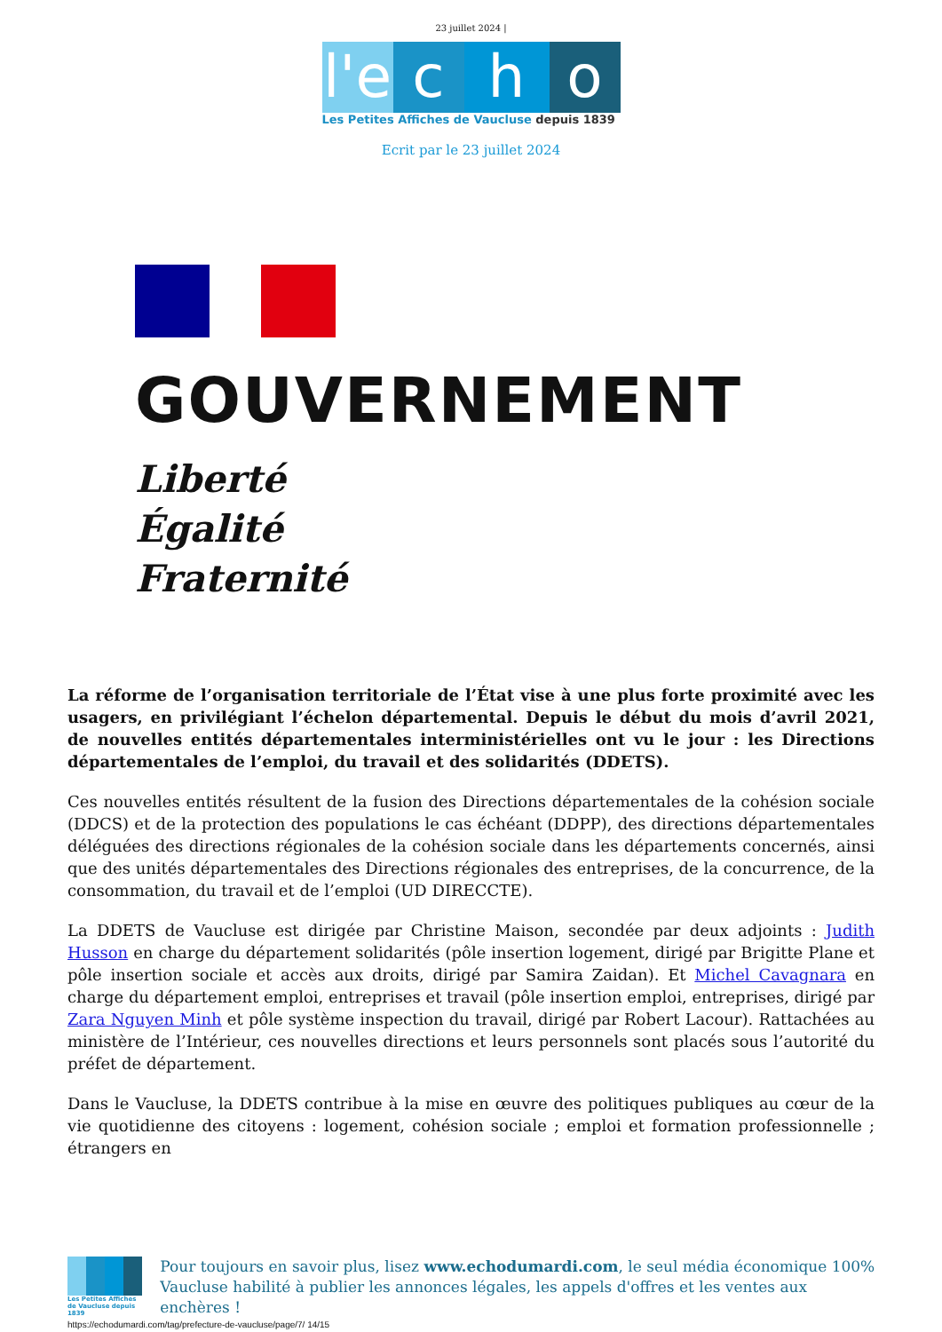23 juillet 2024 |
l'e
c h o
Les Petites Affiches de Vaucluse depuis 1839
Ecrit par le 23 juillet 2024
GOUVERNEMENT
Liberté
Égalité
Fraternité
La réforme de l’organisation territoriale de l’État vise à une plus forte proximité avec les usagers, en privilégiant l’échelon départemental. Depuis le début du mois d’avril 2021, de nouvelles entités départementales interministérielles ont vu le jour : les Directions départementales de l’emploi, du travail et des solidarités (DDETS).
Ces nouvelles entités résultent de la fusion des Directions départementales de la cohésion sociale (DDCS) et de la protection des populations le cas échéant (DDPP), des directions départementales déléguées des directions régionales de la cohésion sociale dans les départements concernés, ainsi que des unités départementales des Directions régionales des entreprises, de la concurrence, de la consommation, du travail et de l’emploi (UD DIRECCTE).
La DDETS de Vaucluse est dirigée par Christine Maison, secondée par deux adjoints : Judith Husson en charge du département solidarités (pôle insertion logement, dirigé par Brigitte Plane et pôle insertion sociale et accès aux droits, dirigé par Samira Zaidan). Et Michel Cavagnara en charge du département emploi, entreprises et travail (pôle insertion emploi, entreprises, dirigé par Zara Nguyen Minh et pôle système inspection du travail, dirigé par Robert Lacour). Rattachées au ministère de l’Intérieur, ces nouvelles directions et leurs personnels sont placés sous l’autorité du préfet de département.
Dans le Vaucluse, la DDETS contribue à la mise en œuvre des politiques publiques au cœur de la vie quotidienne des citoyens : logement, cohésion sociale ; emploi et formation professionnelle ; étrangers en
Les Petites Affiches de Vaucluse depuis 1839
Pour toujours en savoir plus, lisez www.echodumardi.com, le seul média économique 100% Vaucluse habilité à publier les annonces légales, les appels d'offres et les ventes aux enchères !
https://echodumardi.com/tag/prefecture-de-vaucluse/page/7/ 14/15